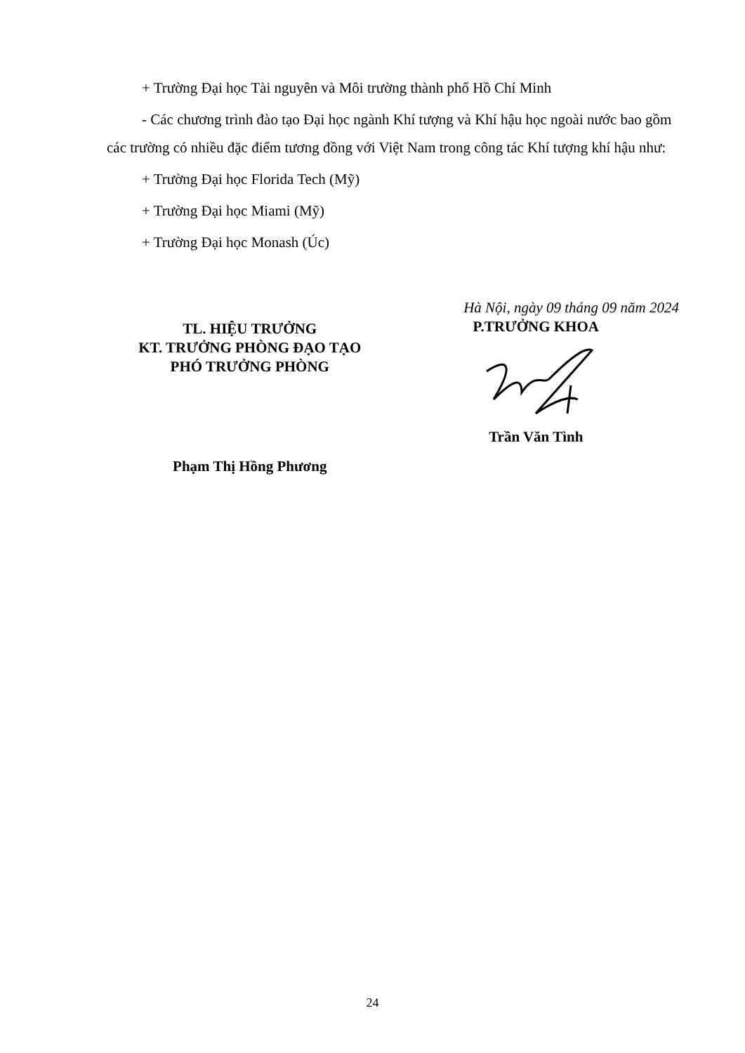+ Trường Đại học Tài nguyên và Môi trường thành phố Hồ Chí Minh
- Các chương trình đào tạo Đại học ngành Khí tượng và Khí hậu học ngoài nước bao gồm các trường có nhiều đặc điểm tương đồng với Việt Nam trong công tác Khí tượng khí hậu như:
+ Trường Đại học Florida Tech (Mỹ)
+ Trường Đại học Miami (Mỹ)
+ Trường Đại học Monash (Úc)
TL. HIỆU TRƯỞNG
KT. TRƯỞNG PHÒNG ĐẠO TẠO
PHÓ TRƯỞNG PHÒNG
Phạm Thị Hồng Phương
Hà Nội, ngày 09 tháng 09 năm 2024
P.TRƯỞNG KHOA Trần Văn Tình
24